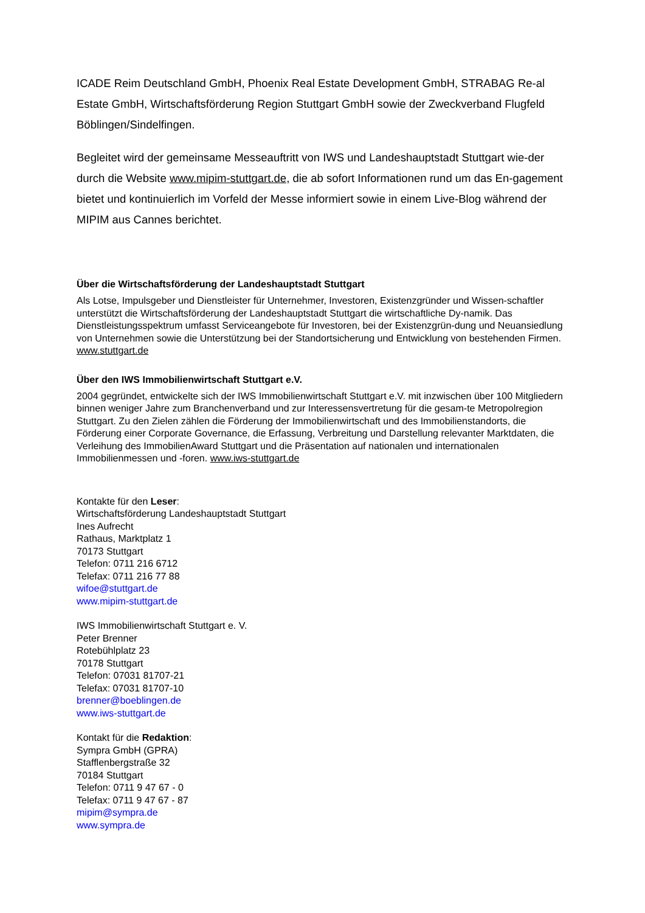ICADE Reim Deutschland GmbH, Phoenix Real Estate Development GmbH, STRABAG Re-al Estate GmbH, Wirtschaftsförderung Region Stuttgart GmbH sowie der Zweckverband Flugfeld Böblingen/Sindelfingen.
Begleitet wird der gemeinsame Messeauftritt von IWS und Landeshauptstadt Stuttgart wie-der durch die Website www.mipim-stuttgart.de, die ab sofort Informationen rund um das En-gagement bietet und kontinuierlich im Vorfeld der Messe informiert sowie in einem Live-Blog während der MIPIM aus Cannes berichtet.
Über die Wirtschaftsförderung der Landeshauptstadt Stuttgart
Als Lotse, Impulsgeber und Dienstleister für Unternehmer, Investoren, Existenzgründer und Wissen-schaftler unterstützt die Wirtschaftsförderung der Landeshauptstadt Stuttgart die wirtschaftliche Dy-namik. Das Dienstleistungsspektrum umfasst Serviceangebote für Investoren, bei der Existenzgrün-dung und Neuansiedlung von Unternehmen sowie die Unterstützung bei der Standortsicherung und Entwicklung von bestehenden Firmen. www.stuttgart.de
Über den IWS Immobilienwirtschaft Stuttgart e.V.
2004 gegründet, entwickelte sich der IWS Immobilienwirtschaft Stuttgart e.V. mit inzwischen über 100 Mitgliedern binnen weniger Jahre zum Branchenverband und zur Interessensvertretung für die gesam-te Metropolregion Stuttgart. Zu den Zielen zählen die Förderung der Immobilienwirtschaft und des Immobilienstandorts, die Förderung einer Corporate Governance, die Erfassung, Verbreitung und Darstellung relevanter Marktdaten, die Verleihung des ImmobilienAward Stuttgart und die Präsentation auf nationalen und internationalen Immobilienmessen und -foren. www.iws-stuttgart.de
Kontakte für den Leser:
Wirtschaftsförderung Landeshauptstadt Stuttgart
Ines Aufrecht
Rathaus, Marktplatz 1
70173 Stuttgart
Telefon: 0711 216 6712
Telefax: 0711 216 77 88
wifoe@stuttgart.de
www.mipim-stuttgart.de
IWS Immobilienwirtschaft Stuttgart e. V.
Peter Brenner
Rotebühlplatz 23
70178 Stuttgart
Telefon: 07031 81707-21
Telefax: 07031 81707-10
brenner@boeblingen.de
www.iws-stuttgart.de
Kontakt für die Redaktion:
Sympra GmbH (GPRA)
Stafflenbergstraße 32
70184 Stuttgart
Telefon: 0711 9 47 67 - 0
Telefax: 0711 9 47 67 - 87
mipim@sympra.de
www.sympra.de